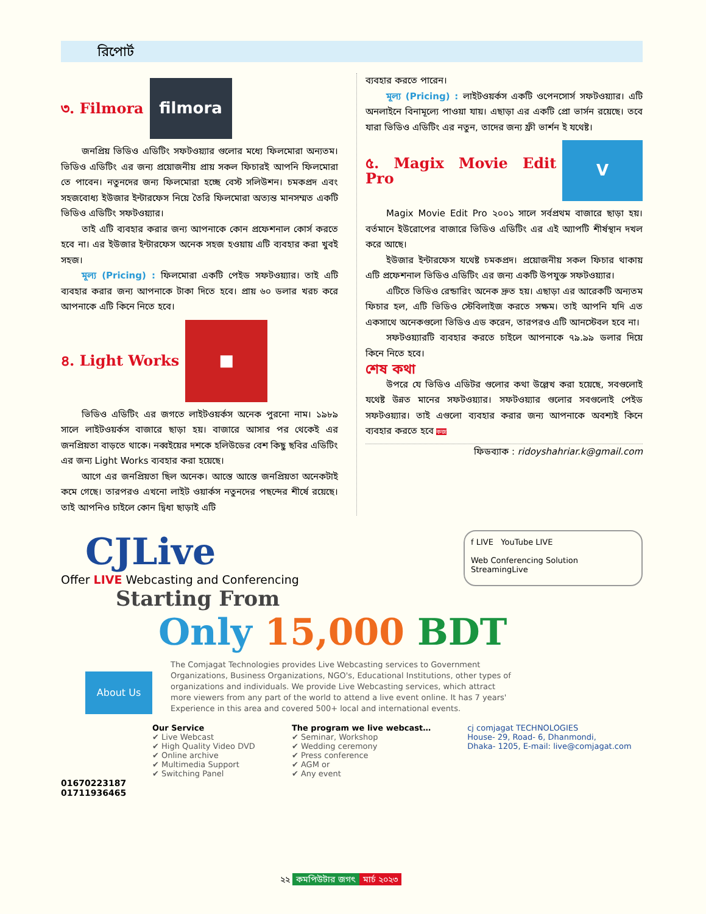রিপোর্ট
৩. Filmora filmora
জনপ্রিয় ভিডিও এডিটিং সফটওয়্যার গুলোর মধ্যে ফিলমোরা অন্যতম। ভিডিও এডিটিং এর জন্য প্রয়োজনীয় প্রায় সকল ফিচারই আপনি ফিলমোরা তে পাবেন। নতুনদের জন্য ফিলমোরা হচ্ছে বেস্ট সলিউশন। চমকপ্রদ এবং সহজবোধ্য ইউজার ইন্টারফেস নিয়ে তৈরি ফিলমোরা অত্যন্ত মানসম্মত একটি ভিডিও এডিটিং সফটওয়্যার।
তাই এটি ব্যবহার করার জন্য আপনাকে কোন প্রফেশনাল কোর্স করতে হবে না। এর ইউজার ইন্টারফেস অনেক সহজ হওয়ায় এটি ব্যবহার করা খুবই সহজ।
মূল্য (Pricing) : ফিলমোরা একটি পেইড সফটওয়্যার। তাই এটি ব্যবহার করার জন্য আপনাকে টাকা দিতে হবে। প্রায় ৬০ ডলার খরচ করে আপনাকে এটি কিনে নিতে হবে।
৪. Light Works ■
ভিডিও এডিটিং এর জগতে লাইটওয়র্কস অনেক পুরনো নাম। ১৯৮৯ সালে লাইটওয়র্কস বাজারে ছাড়া হয়। বাজারে আসার পর থেকেই এর জনপ্রিয়তা বাড়তে থাকে। নব্বইয়ের দশকে হলিউডের বেশ কিছু ছবির এডিটিং এর জন্য Light Works ব্যবহার করা হয়েছে।
আগে এর জনপ্রিয়তা ছিল অনেক। আস্তে আস্তে জনপ্রিয়তা অনেকটাই কমে গেছে। তারপরও এখনো লাইট ওয়ার্কস নতুনদের পছন্দের শীর্ষে রয়েছে। তাই আপনিও চাইলে কোন দ্বিধা ছাড়াই এটি
ব্যবহার করতে পারেন।
মূল্য (Pricing) : লাইটওয়র্কস একটি ওপেনসোর্স সফটওয়্যার। এটি অনলাইনে বিনামূল্যে পাওয়া যায়। এছাড়া এর একটি প্রো ভার্সন রয়েছে। তবে যারা ভিডিও এডিটিং এর নতুন, তাদের জন্য ফ্রী ভার্শন ই যথেষ্ট।
৫. Magix Movie Edit Pro V
Magix Movie Edit Pro ২০০১ সালে সর্বপ্রথম বাজারে ছাড়া হয়। বর্তমানে ইউরোপের বাজারে ভিডিও এডিটিং এর এই অ্যাপটি শীর্ষস্থান দখল করে আছে।
ইউজার ইন্টারফেস যথেষ্ট চমকপ্রদ। প্রয়োজনীয় সকল ফিচার থাকায় এটি প্রফেশনাল ভিডিও এডিটিং এর জন্য একটি উপযুক্ত সফটওয়্যার।
এটিতে ভিডিও রেন্ডারিং অনেক দ্রুত হয়। এছাড়া এর আরেকটি অন্যতম ফিচার হল, এটি ভিডিও স্টেবিলাইজ করতে সক্ষম। তাই আপনি যদি এত একসাথে অনেকগুলো ভিডিও এড করেন, তারপরও এটি আনস্টেবল হবে না।
সফটওয়্যারটি ব্যবহার করতে চাইলে আপনাকে ৭৯.৯৯ ডলার দিয়ে কিনে নিতে হবে।
শেষ কথা
উপরে যে ভিডিও এডিটর গুলোর কথা উল্লেখ করা হয়েছে, সবগুলোই যথেষ্ট উন্নত মানের সফটওয়্যার। সফটওয়্যার গুলোর সবগুলোই পেইড সফটওয়্যার। তাই এগুলো ব্যবহার করার জন্য আপনাকে অবশ্যই কিনে ব্যবহার করতে হবে কজ
ফিডব্যাক : ridoyshahriar.k@gmail.com
CJLive
Offer LIVE Webcasting and Conferencing
f LIVE YouTube LIVE
Web Conferencing Solution StreamingLive
Starting From
Only 15,000 BDT
About Us
The Comjagat Technologies provides Live Webcasting services to Government Organizations, Business Organizations, NGO's, Educational Institutions, other types of organizations and individuals. We provide Live Webcasting services, which attract more viewers from any part of the world to attend a live event online. It has 7 years' Experience in this area and covered 500+ local and international events.
Our Service
✔ Live Webcast
✔ High Quality Video DVD
✔ Online archive
✔ Multimedia Support
✔ Switching Panel
The program we live webcast…
✔ Seminar, Workshop
✔ Wedding ceremony
✔ Press conference
✔ AGM or
✔ Any event
cj comjagat TECHNOLOGIES
House- 29, Road- 6, Dhanmondi,
Dhaka- 1205, E-mail: live@comjagat.com
01670223187
01711936465
২২ কমপিউটার জগৎ মার্চ ২০২৩